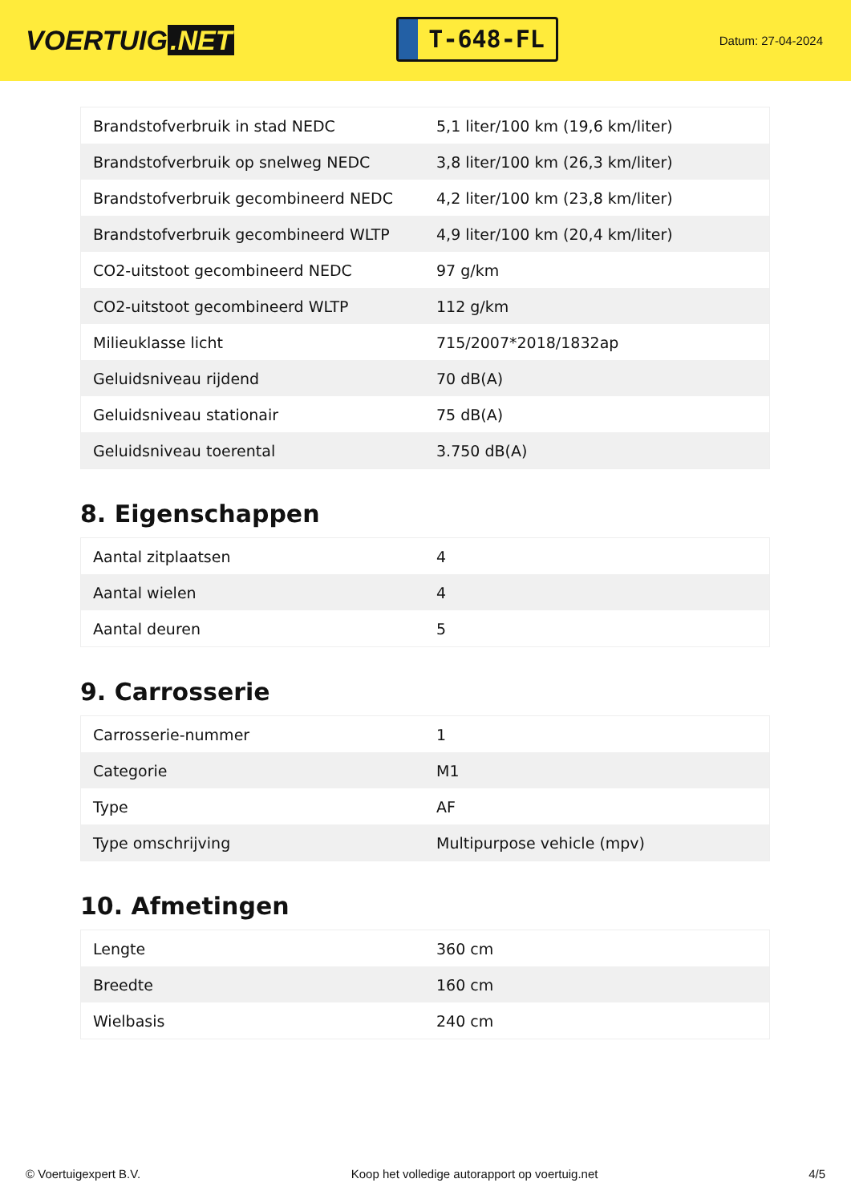VOERTUIG.NET
T-648-FL
Datum: 27-04-2024
| Brandstofverbruik in stad NEDC | 5,1 liter/100 km (19,6 km/liter) |
| Brandstofverbruik op snelweg NEDC | 3,8 liter/100 km (26,3 km/liter) |
| Brandstofverbruik gecombineerd NEDC | 4,2 liter/100 km (23,8 km/liter) |
| Brandstofverbruik gecombineerd WLTP | 4,9 liter/100 km (20,4 km/liter) |
| CO2-uitstoot gecombineerd NEDC | 97 g/km |
| CO2-uitstoot gecombineerd WLTP | 112 g/km |
| Milieuklasse licht | 715/2007*2018/1832ap |
| Geluidsniveau rijdend | 70 dB(A) |
| Geluidsniveau stationair | 75 dB(A) |
| Geluidsniveau toerental | 3.750 dB(A) |
8. Eigenschappen
| Aantal zitplaatsen | 4 |
| Aantal wielen | 4 |
| Aantal deuren | 5 |
9. Carrosserie
| Carrosserie-nummer | 1 |
| Categorie | M1 |
| Type | AF |
| Type omschrijving | Multipurpose vehicle (mpv) |
10. Afmetingen
| Lengte | 360 cm |
| Breedte | 160 cm |
| Wielbasis | 240 cm |
© Voertuigexpert B.V. Koop het volledige autorapport op voertuig.net 4/5